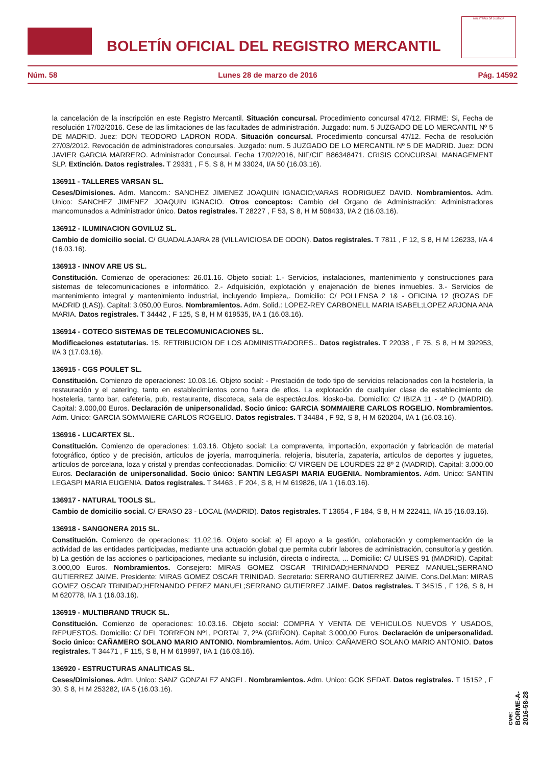BOLETÍN OFICIAL DEL REGISTRO MERCANTIL
MINISTERIO DE JUSTICIA
Núm. 58 Lunes 28 de marzo de 2016 Pág. 14592
la cancelación de la inscripción en este Registro Mercantil. Situación concursal. Procedimiento concursal 47/12. FIRME: Si, Fecha de resolución 17/02/2016. Cese de las limitaciones de las facultades de administración. Juzgado: num. 5 JUZGADO DE LO MERCANTIL Nº 5 DE MADRID. Juez: DON TEODORO LADRON RODA. Situación concursal. Procedimiento concursal 47/12. Fecha de resolución 27/03/2012. Revocación de administradores concursales. Juzgado: num. 5 JUZGADO DE LO MERCANTIL Nº 5 DE MADRID. Juez: DON JAVIER GARCIA MARRERO. Administrador Concursal. Fecha 17/02/2016, NIF/CIF B86348471. CRISIS CONCURSAL MANAGEMENT SLP. Extinción. Datos registrales. T 29331 , F 5, S 8, H M 33024, I/A 50 (16.03.16).
136911 - TALLERES VARSAN SL.
Ceses/Dimisiones. Adm. Mancom.: SANCHEZ JIMENEZ JOAQUIN IGNACIO;VARAS RODRIGUEZ DAVID. Nombramientos. Adm. Unico: SANCHEZ JIMENEZ JOAQUIN IGNACIO. Otros conceptos: Cambio del Organo de Administración: Administradores mancomunados a Administrador único. Datos registrales. T 28227 , F 53, S 8, H M 508433, I/A 2 (16.03.16).
136912 - ILUMINACION GOVILUZ SL.
Cambio de domicilio social. C/ GUADALAJARA 28 (VILLAVICIOSA DE ODON). Datos registrales. T 7811 , F 12, S 8, H M 126233, I/A 4 (16.03.16).
136913 - INNOV ARE US SL.
Constitución. Comienzo de operaciones: 26.01.16. Objeto social: 1.- Servicios, instalaciones, mantenimiento y construcciones para sistemas de telecomunicaciones e informático. 2.- Adquisición, explotación y enajenación de bienes inmuebles. 3.- Servicios de mantenimiento integral y mantenimiento industrial, incluyendo limpieza,. Domicilio: C/ POLLENSA 2 1& - OFICINA 12 (ROZAS DE MADRID (LAS)). Capital: 3.050,00 Euros. Nombramientos. Adm. Solid.: LOPEZ-REY CARBONELL MARIA ISABEL;LOPEZ ARJONA ANA MARIA. Datos registrales. T 34442 , F 125, S 8, H M 619535, I/A 1 (16.03.16).
136914 - COTECO SISTEMAS DE TELECOMUNICACIONES SL.
Modificaciones estatutarias. 15. RETRIBUCION DE LOS ADMINISTRADORES.. Datos registrales. T 22038 , F 75, S 8, H M 392953, I/A 3 (17.03.16).
136915 - CGS POULET SL.
Constitución. Comienzo de operaciones: 10.03.16. Objeto social: - Prestación de todo tipo de servicios relacionados con la hostelería, la restauración y el catering, tanto en establecimientos corno fuera de eflos. La explotación de cualquier clase de establecimiento de hosteleria, tanto bar, cafetería, pub, restaurante, discoteca, sala de espectáculos. kiosko-ba. Domicilio: C/ IBIZA 11 - 4º D (MADRID). Capital: 3.000,00 Euros. Declaración de unipersonalidad. Socio único: GARCIA SOMMAIERE CARLOS ROGELIO. Nombramientos. Adm. Unico: GARCIA SOMMAIERE CARLOS ROGELIO. Datos registrales. T 34484 , F 92, S 8, H M 620204, I/A 1 (16.03.16).
136916 - LUCARTEX SL.
Constitución. Comienzo de operaciones: 1.03.16. Objeto social: La compraventa, importación, exportación y fabricación de material fotográfico, óptico y de precisión, artículos de joyería, marroquinería, relojería, bisutería, zapatería, artículos de deportes y juguetes, artículos de porcelana, loza y cristal y prendas confeccionadas. Domicilio: C/ VIRGEN DE LOURDES 22 8º 2 (MADRID). Capital: 3.000,00 Euros. Declaración de unipersonalidad. Socio único: SANTIN LEGASPI MARIA EUGENIA. Nombramientos. Adm. Unico: SANTIN LEGASPI MARIA EUGENIA. Datos registrales. T 34463 , F 204, S 8, H M 619826, I/A 1 (16.03.16).
136917 - NATURAL TOOLS SL.
Cambio de domicilio social. C/ ERASO 23 - LOCAL (MADRID). Datos registrales. T 13654 , F 184, S 8, H M 222411, I/A 15 (16.03.16).
136918 - SANGONERA 2015 SL.
Constitución. Comienzo de operaciones: 11.02.16. Objeto social: a) El apoyo a la gestión, colaboración y complementación de la actividad de las entidades participadas, mediante una actuación global que permita cubrir labores de administración, consultoría y gestión. b) La gestión de las acciones o participaciones, mediante su inclusión, directa o indirecta, ... Domicilio: C/ ULISES 91 (MADRID). Capital: 3.000,00 Euros. Nombramientos. Consejero: MIRAS GOMEZ OSCAR TRINIDAD;HERNANDO PEREZ MANUEL;SERRANO GUTIERREZ JAIME. Presidente: MIRAS GOMEZ OSCAR TRINIDAD. Secretario: SERRANO GUTIERREZ JAIME. Cons.Del.Man: MIRAS GOMEZ OSCAR TRINIDAD;HERNANDO PEREZ MANUEL;SERRANO GUTIERREZ JAIME. Datos registrales. T 34515 , F 126, S 8, H M 620778, I/A 1 (16.03.16).
136919 - MULTIBRAND TRUCK SL.
Constitución. Comienzo de operaciones: 10.03.16. Objeto social: COMPRA Y VENTA DE VEHICULOS NUEVOS Y USADOS, REPUESTOS. Domicilio: C/ DEL TORREON Nº1, PORTAL 7, 2ºA (GRIÑON). Capital: 3.000,00 Euros. Declaración de unipersonalidad. Socio único: CAÑAMERO SOLANO MARIO ANTONIO. Nombramientos. Adm. Unico: CAÑAMERO SOLANO MARIO ANTONIO. Datos registrales. T 34471 , F 115, S 8, H M 619997, I/A 1 (16.03.16).
136920 - ESTRUCTURAS ANALITICAS SL.
Ceses/Dimisiones. Adm. Unico: SANZ GONZALEZ ANGEL. Nombramientos. Adm. Unico: GOK SEDAT. Datos registrales. T 15152 , F 30, S 8, H M 253282, I/A 5 (16.03.16).
cve: BORME-A-2016-58-28